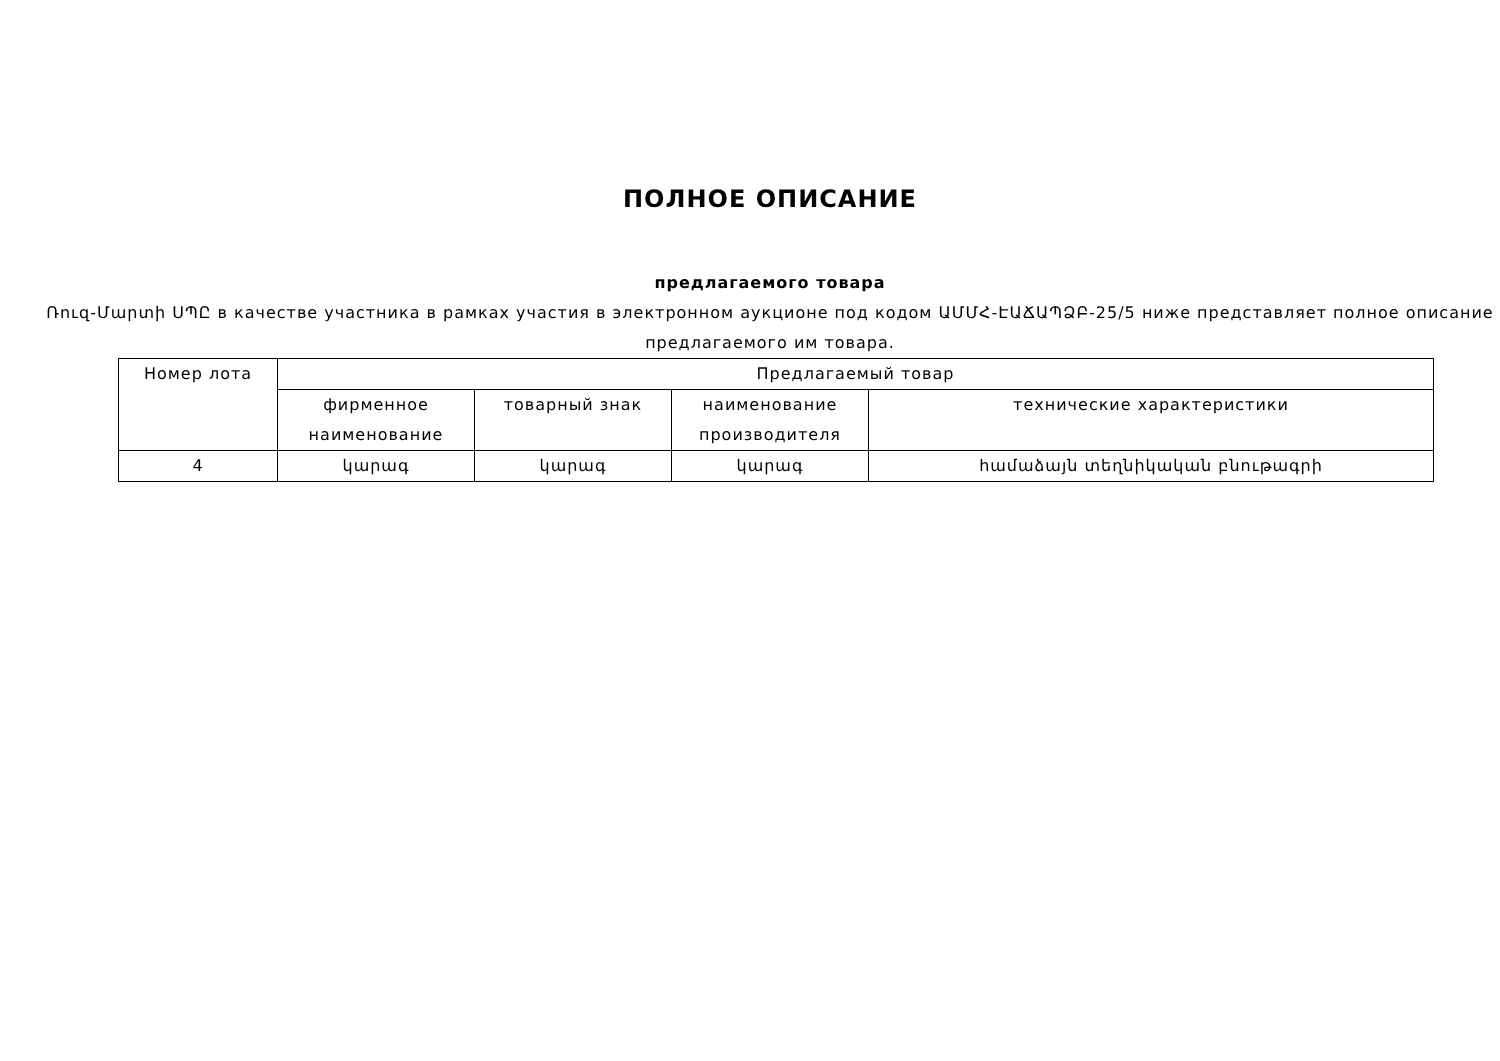ПОЛНОЕ ОПИСАНИЕ
предлагаемого товара
Ռուզ-Մարտի ՍՊԸ в качестве участника в рамках участия в электронном аукционе под кодом ԱՄՄՀ-ԷԱՃԱՊՁԲ-25/5 ниже представляет полное описание предлагаемого им товара.
| Номер лота | Предлагаемый товар | | | |
| --- | --- | --- | --- | --- |
| | фирменное наименование | товарный знак | наименование производителя | технические характеристики |
| 4 | կարագ | կարագ | կարագ | համաձայն տեղնիկական բնութագրի |